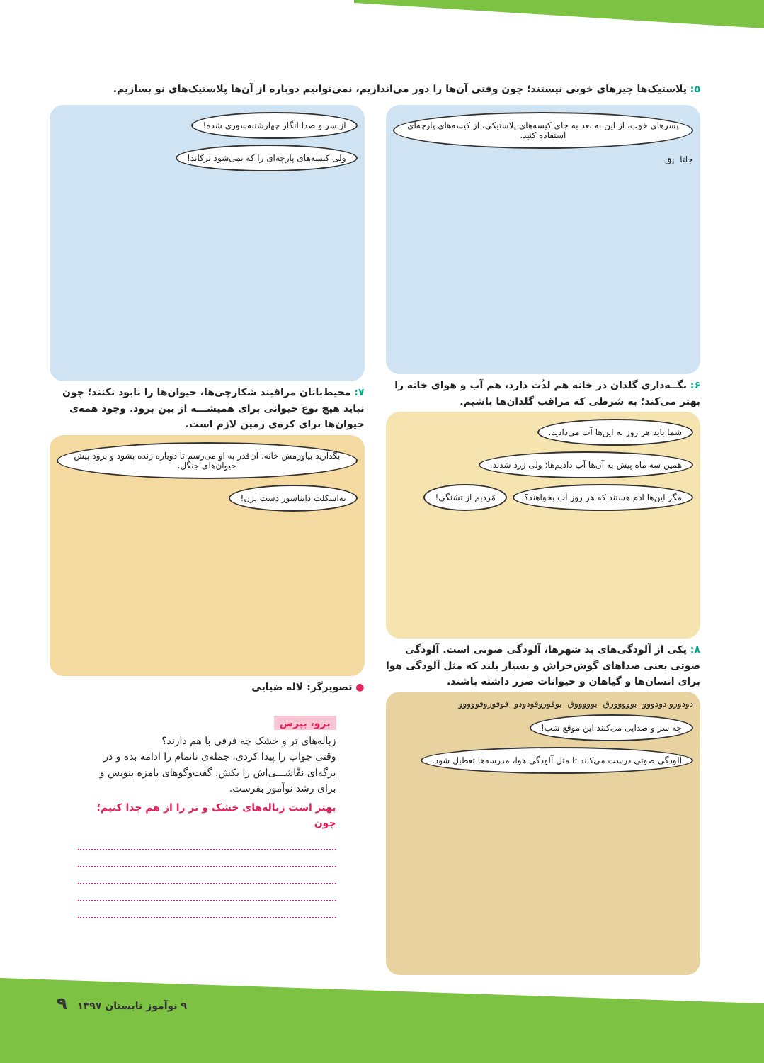۵: پلاستیک‌ها چیزهای خوبی نیستند؛ چون وقتی آن‌ها را دور می‌اندازیم، نمی‌توانیم دوباره از آن‌ها پلاستیک‌های نو بسازیم.
پسرهای خوب، از این به بعد به جای کیسه‌های پلاستیکی، از کیسه‌های پارچه‌ای استفاده کنید. جلتا پق
۶: نگــه‌داری گلدان در خانه هم لذّت دارد، هم آب و هوای خانه را بهتر می‌کند؛ به شرطی که مراقب گلدان‌ها باشیم.
شما باید هر روز به این‌ها آب می‌دادید. همین سه ماه پیش به آن‌ها آب دادیم‌ها؛ ولی زرد شدند. مگر این‌ها آدم هستند که هر روز آب بخواهند؟ مُردیم از تشنگی!
۸: یکی از آلودگی‌های بد شهرها، آلودگی صوتی است. آلودگی صوتی یعنی صداهای گوش‌خراش و بسیار بلند که مثل آلودگی هوا برای انسان‌ها و گیاهان و حیوانات ضرر داشته باشند.
دودورو دودووو بووووورق بوووووق بوقوروقودودو فوفوروفووووو چه سر و صدایی می‌کنند این موقع شب! آلودگی صوتی درست می‌کنند تا مثل آلودگی هوا، مدرسه‌ها تعطیل شود.
از سر و صدا انگار چهارشنبه‌سوری شده! ولی کیسه‌های پارچه‌ای را که نمی‌شود ترکاند!
۷: محیط‌بانان مراقبند شکارچی‌ها، حیوان‌ها را نابود نکنند؛ چون نباید هیچ نوع حیوانی برای همیشـــه از بین برود. وجود همه‌ی حیوان‌ها برای کره‌ی زمین لازم است.
بگذارید بیاورمش خانه. آن‌قدر به او می‌رسم تا دوباره زنده بشود و برود پیش حیوان‌های جنگل. به‌اسکلت دایناسور دست نزن!
● تصویرگر: لاله ضیایی
برو، بپرس
زباله‌های تر و خشک چه فرقی با هم دارند؟
وقتی جواب را پیدا کردی، جمله‌ی ناتمام را ادامه بده و در برگه‌ای نقّاشـــی‌اش را بکش. گفت‌وگوهای بامزه بنویس و برای رشد نوآموز بفرست.
بهتر است زباله‌های خشک و تر را از هم جدا کنیم؛ چون
۹ نوآموز تابستان ۱۳۹۷ ۹